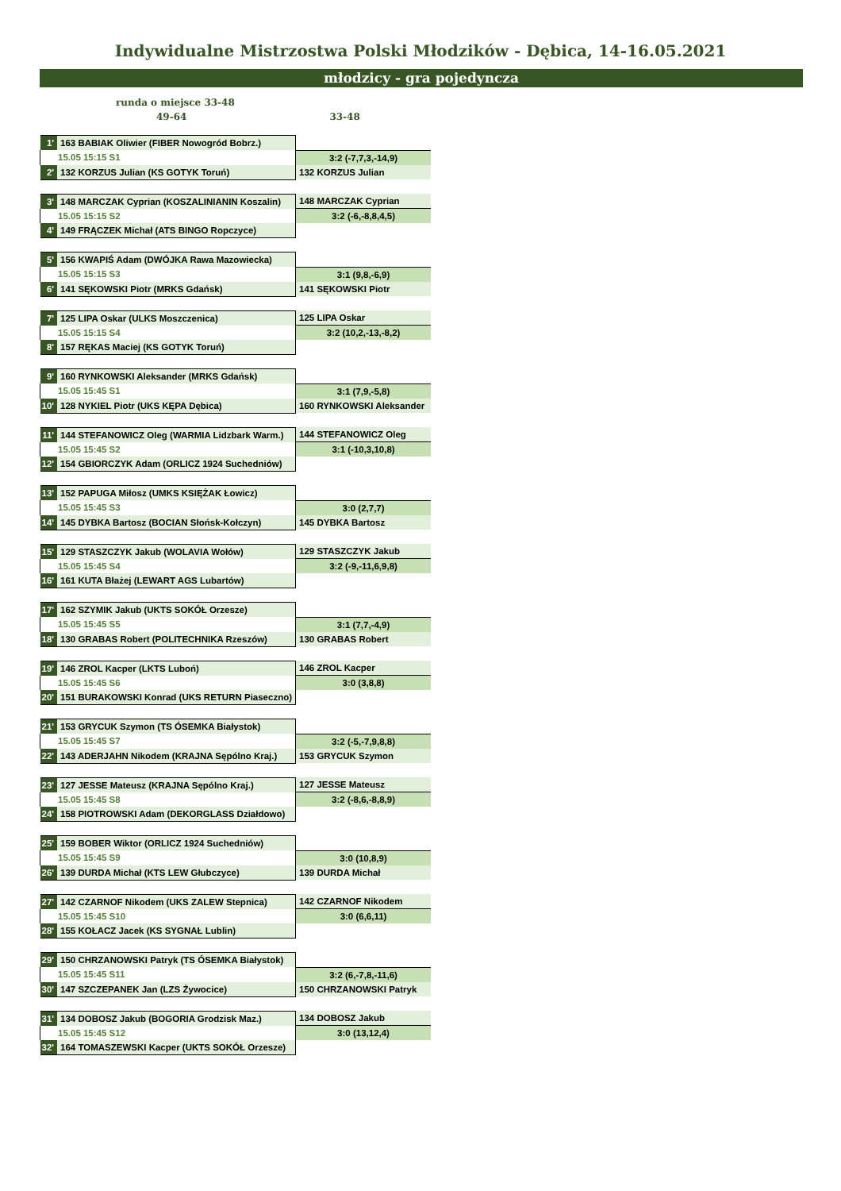Indywidualne Mistrzostwa Polski Młodzików - Dębica, 14-16.05.2021
młodzicy - gra pojedyncza
runda o miejsce 33-48
49-64 33-48
| 1' | 163 BABIAK Oliwier (FIBER Nowogród Bobrz.) | |
| 15.05 15:15 S1 | | 3:2 (-7,7,3,-14,9) |
| 2' | 132 KORZUS Julian (KS GOTYK Toruń) | 132 KORZUS Julian |
| 3' | 148 MARCZAK Cyprian (KOSZALINIANIN Koszalin) | 148 MARCZAK Cyprian |
| 15.05 15:15 S2 | | 3:2 (-6,-8,8,4,5) |
| 4' | 149 FRĄCZEK Michał (ATS BINGO Ropczyce) | |
| 5' | 156 KWAPIŚ Adam (DWÓJKA Rawa Mazowiecka) | |
| 15.05 15:15 S3 | | 3:1 (9,8,-6,9) |
| 6' | 141 SĘKOWSKI Piotr (MRKS Gdańsk) | 141 SĘKOWSKI Piotr |
| 7' | 125 LIPA Oskar (ULKS Moszczenica) | 125 LIPA Oskar |
| 15.05 15:15 S4 | | 3:2 (10,2,-13,-8,2) |
| 8' | 157 RĘKAS Maciej (KS GOTYK Toruń) | |
| 9' | 160 RYNKOWSKI Aleksander (MRKS Gdańsk) | |
| 15.05 15:45 S1 | | 3:1 (7,9,-5,8) |
| 10' | 128 NYKIEL Piotr (UKS KĘPA Dębica) | 160 RYNKOWSKI Aleksander |
| 11' | 144 STEFANOWICZ Oleg (WARMIA Lidzbark Warm.) | 144 STEFANOWICZ Oleg |
| 15.05 15:45 S2 | | 3:1 (-10,3,10,8) |
| 12' | 154 GBIORCZYK Adam (ORLICZ 1924 Suchedniów) | |
| 13' | 152 PAPUGA Miłosz (UMKS KSIĘŻAK Łowicz) | |
| 15.05 15:45 S3 | | 3:0 (2,7,7) |
| 14' | 145 DYBKA Bartosz (BOCIAN Słońsk-Kołczyn) | 145 DYBKA Bartosz |
| 15' | 129 STASZCZYK Jakub (WOLAVIA Wołów) | 129 STASZCZYK Jakub |
| 15.05 15:45 S4 | | 3:2 (-9,-11,6,9,8) |
| 16' | 161 KUTA Błażej (LEWART AGS Lubartów) | |
| 17' | 162 SZYMIK Jakub (UKTS SOKÓŁ Orzesze) | |
| 15.05 15:45 S5 | | 3:1 (7,7,-4,9) |
| 18' | 130 GRABAS Robert (POLITECHNIKA Rzeszów) | 130 GRABAS Robert |
| 19' | 146 ZROL Kacper (LKTS Luboń) | 146 ZROL Kacper |
| 15.05 15:45 S6 | | 3:0 (3,8,8) |
| 20' | 151 BURAKOWSKI Konrad (UKS RETURN Piaseczno) | |
| 21' | 153 GRYCUK Szymon (TS ÓSEMKA Białystok) | |
| 15.05 15:45 S7 | | 3:2 (-5,-7,9,8,8) |
| 22' | 143 ADERJAHN Nikodem (KRAJNA Sępólno Kraj.) | 153 GRYCUK Szymon |
| 23' | 127 JESSE Mateusz (KRAJNA Sępólno Kraj.) | 127 JESSE Mateusz |
| 15.05 15:45 S8 | | 3:2 (-8,6,-8,8,9) |
| 24' | 158 PIOTROWSKI Adam (DEKORGLASS Działdowo) | |
| 25' | 159 BOBER Wiktor (ORLICZ 1924 Suchedniów) | |
| 15.05 15:45 S9 | | 3:0 (10,8,9) |
| 26' | 139 DURDA Michał (KTS LEW Głubczyce) | 139 DURDA Michał |
| 27' | 142 CZARNOF Nikodem (UKS ZALEW Stepnica) | 142 CZARNOF Nikodem |
| 15.05 15:45 S10 | | 3:0 (6,6,11) |
| 28' | 155 KOŁACZ Jacek (KS SYGNAŁ Lublin) | |
| 29' | 150 CHRZANOWSKI Patryk (TS ÓSEMKA Białystok) | |
| 15.05 15:45 S11 | | 3:2 (6,-7,8,-11,6) |
| 30' | 147 SZCZEPANEK Jan (LZS Żywocice) | 150 CHRZANOWSKI Patryk |
| 31' | 134 DOBOSZ Jakub (BOGORIA Grodzisk Maz.) | 134 DOBOSZ Jakub |
| 15.05 15:45 S12 | | 3:0 (13,12,4) |
| 32' | 164 TOMASZEWSKI Kacper (UKTS SOKÓŁ Orzesze) | |